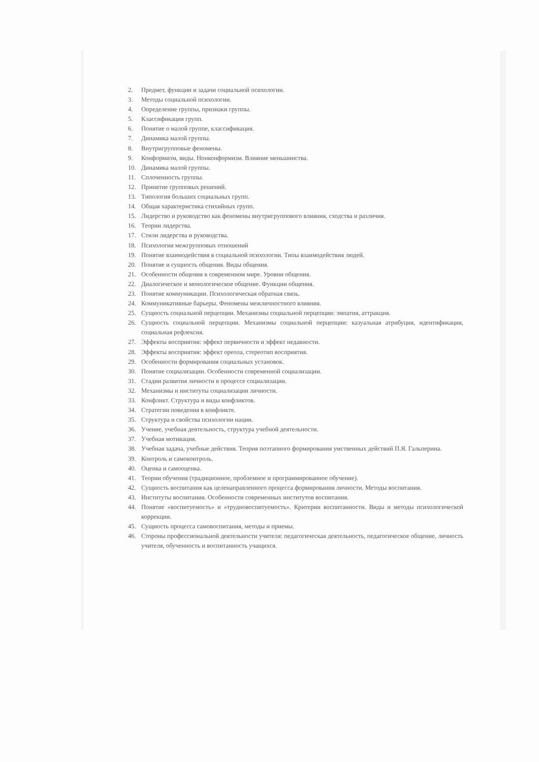2. Предмет, функции и задачи социальной психологии.
3. Методы социальной психологии.
4. Определение группы, признаки группы.
5. Классификация групп.
6. Понятие о малой группе, классификация.
7. Динамика малой группы.
8. Внутригрупповые феномены.
9. Конформизм, виды. Нонконформизм. Влияние меньшинства.
10. Динамика малой группы.
11. Сплоченность группы.
12. Принятие групповых решений.
13. Типология больших социальных групп.
14. Общая характеристика стихийных групп.
15. Лидерство и руководство как феномены внутригруппового влияния, сходства и различия.
16. Теории лидерства.
17. Стили лидерства и руководства.
18. Психология межгрупповых отношений
19. Понятие взаимодействия в социальной психологии. Типы взаимодействия людей.
20. Понятие и сущность общения. Виды общения.
21. Особенности общения в современном мире. Уровни общения.
22. Диалогическое и монологическое общение. Функции общения.
23. Понятие коммуникации. Психологическая обратная связь.
24. Коммуникативные барьеры. Феномены межличностного влияния.
25. Сущность социальной перцепции. Механизмы социальной перцепции: эмпатия, аттракция.
26. Сущность социальной перцепции. Механизмы социальной перцепции: казуальная атрибуция, идентификация, социальная рефлексия.
27. Эффекты восприятия: эффект первичности и эффект недавности.
28. Эффекты восприятия: эффект ореола, стереотип восприятия.
29. Особенности формирования социальных установок.
30. Понятие социализации. Особенности современной социализации.
31. Стадии развития личности в процессе социализации.
32. Механизмы и институты социализации личности.
33. Конфликт. Структура и виды конфликтов.
34. Стратегии поведения в конфликте.
35. Структура и свойства психологии нации.
36. Учение, учебная деятельность, структура учебной деятельности.
37. Учебная мотивация.
38. Учебная задача, учебные действия. Теория поэтапного формирования умственных действий П.Я. Гальперина.
39. Контроль и самоконтроль.
40. Оценка и самооценка.
41. Теории обучения (традиционное, проблемное и программированное обучение).
42. Сущность воспитания как целенаправленного процесса формирования личности. Методы воспитания.
43. Институты воспитания. Особенности современных институтов воспитания.
44. Понятие «воспитуемость» и «трудновоспитуемость». Критерии воспитанности. Виды и методы психологической коррекции.
45. Сущность процесса самовоспитания, методы и приемы.
46. Стороны профессиональной деятельности учителя: педагогическая деятельность, педагогическое общение, личность учителя, обученность и воспитанность учащихся.